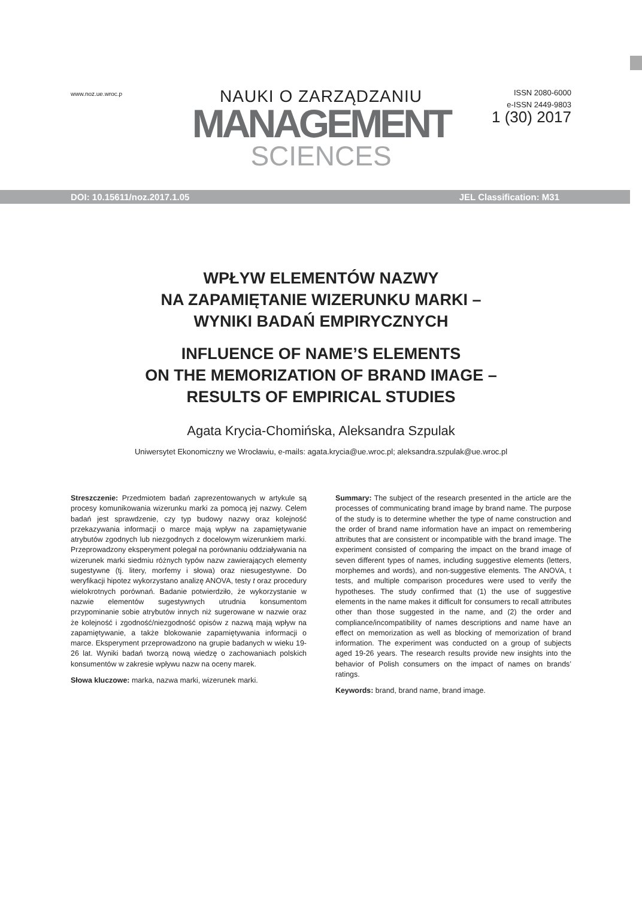www.noz.ue.wroc.p
NAUKI O ZARZĄDZANIU
MANAGEMENT
SCIENCES
ISSN 2080-6000
e-ISSN 2449-9803
1 (30) 2017
DOI: 10.15611/noz.2017.1.05 JEL Classification: M31
WPŁYW ELEMENTÓW NAZWY
NA ZAPAMIĘTANIE WIZERUNKU MARKI –
WYNIKI BADAŃ EMPIRYCZNYCH
INFLUENCE OF NAME’S ELEMENTS
ON THE MEMORIZATION OF BRAND IMAGE –
RESULTS OF EMPIRICAL STUDIES
Agata Krycia-Chomińska, Aleksandra Szpulak
Uniwersytet Ekonomiczny we Wrocławiu, e-mails: agata.krycia@ue.wroc.pl; aleksandra.szpulak@ue.wroc.pl
Streszczenie: Przedmiotem badań zaprezentowanych w artykule są procesy komunikowania wizerunku marki za pomocą jej nazwy. Celem badań jest sprawdzenie, czy typ budowy nazwy oraz kolejność przekazywania informacji o marce mają wpływ na zapamiętywanie atrybutów zgodnych lub niezgodnych z docelowym wizerunkiem marki. Przeprowadzony eksperyment polegał na porównaniu oddziaływania na wizerunek marki siedmiu różnych typów nazw zawierających elementy sugestywne (tj. litery, morfemy i słowa) oraz niesugestywne. Do weryfikacji hipotez wykorzystano analizę ANOVA, testy t oraz procedury wielokrotnych porównań. Badanie potwierdziło, że wykorzystanie w nazwie elementów sugestywnych utrudnia konsumentom przypominanie sobie atrybutów innych niż sugerowane w nazwie oraz że kolejność i zgodność/niezgodność opisów z nazwą mają wpływ na zapamiętywanie, a także blokowanie zapamiętywania informacji o marce. Eksperyment przeprowadzono na grupie badanych w wieku 19-26 lat. Wyniki badań tworzą nową wiedzę o zachowaniach polskich konsumentów w zakresie wpływu nazw na oceny marek.
Słowa kluczowe: marka, nazwa marki, wizerunek marki.
Summary: The subject of the research presented in the article are the processes of communicating brand image by brand name. The purpose of the study is to determine whether the type of name construction and the order of brand name information have an impact on remembering attributes that are consistent or incompatible with the brand image. The experiment consisted of comparing the impact on the brand image of seven different types of names, including suggestive elements (letters, morphemes and words), and non-suggestive elements. The ANOVA, t tests, and multiple comparison procedures were used to verify the hypotheses. The study confirmed that (1) the use of suggestive elements in the name makes it difficult for consumers to recall attributes other than those suggested in the name, and (2) the order and compliance/incompatibility of names descriptions and name have an effect on memorization as well as blocking of memorization of brand information. The experiment was conducted on a group of subjects aged 19-26 years. The research results provide new insights into the behavior of Polish consumers on the impact of names on brands’ ratings.
Keywords: brand, brand name, brand image.